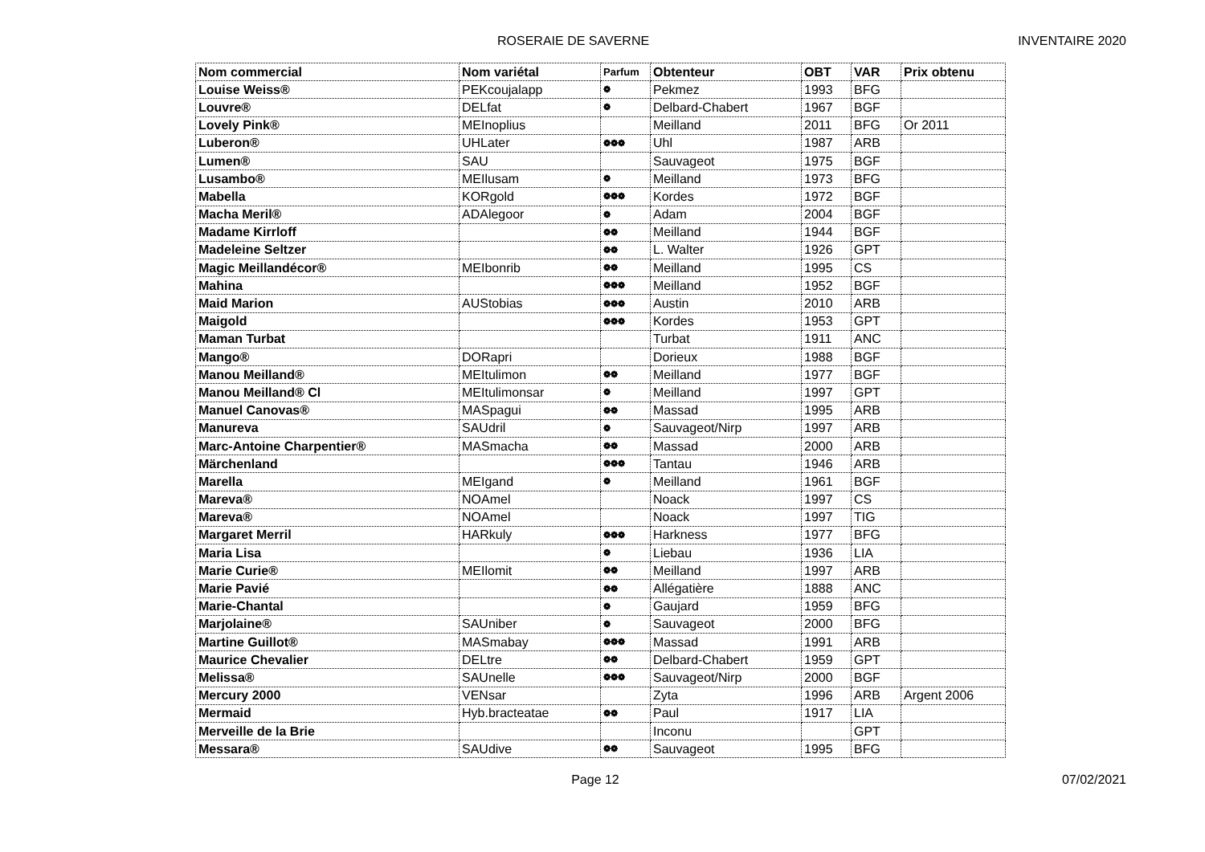ROSERAIE DE SAVERNE INVENTAIRE 2020
| Nom commercial | Nom variétal | Parfum | Obtenteur | OBT | VAR | Prix obtenu |
| --- | --- | --- | --- | --- | --- | --- |
| Louise Weiss® | PEKcoujalapp | ❁ | Pekmez | 1993 | BFG | |
| Louvre® | DELfat | ❁ | Delbard-Chabert | 1967 | BGF | |
| Lovely Pink® | MEInoplius | | Meilland | 2011 | BFG | Or 2011 |
| Luberon® | UHLater | ❁❁❁ | Uhl | 1987 | ARB | |
| Lumen® | SAU | | Sauvageot | 1975 | BGF | |
| Lusambo® | MEIlusam | ❁ | Meilland | 1973 | BFG | |
| Mabella | KORgold | ❁❁❁ | Kordes | 1972 | BGF | |
| Macha Meril® | ADAlegoor | ❁ | Adam | 2004 | BGF | |
| Madame Kirrloff | | ❁❁ | Meilland | 1944 | BGF | |
| Madeleine Seltzer | | ❁❁ | L. Walter | 1926 | GPT | |
| Magic Meillandécor® | MEIbonrib | ❁❁ | Meilland | 1995 | CS | |
| Mahina | | ❁❁❁ | Meilland | 1952 | BGF | |
| Maid Marion | AUStobias | ❁❁❁ | Austin | 2010 | ARB | |
| Maigold | | ❁❁❁ | Kordes | 1953 | GPT | |
| Maman Turbat | | | Turbat | 1911 | ANC | |
| Mango® | DORapri | | Dorieux | 1988 | BGF | |
| Manou Meilland® | MEItulimon | ❁❁ | Meilland | 1977 | BGF | |
| Manou Meilland® Cl | MEItulimonsar | ❁ | Meilland | 1997 | GPT | |
| Manuel Canovas® | MASpagui | ❁❁ | Massad | 1995 | ARB | |
| Manureva | SAUdril | ❁ | Sauvageot/Nirp | 1997 | ARB | |
| Marc-Antoine Charpentier® | MASmacha | ❁❁ | Massad | 2000 | ARB | |
| Märchenland | | ❁❁❁ | Tantau | 1946 | ARB | |
| Marella | MEIgand | ❁ | Meilland | 1961 | BGF | |
| Mareva® | NOAmel | | Noack | 1997 | CS | |
| Mareva® | NOAmel | | Noack | 1997 | TIG | |
| Margaret Merril | HARkuly | ❁❁❁ | Harkness | 1977 | BFG | |
| Maria Lisa | | ❁ | Liebau | 1936 | LIA | |
| Marie Curie® | MEIlomit | ❁❁ | Meilland | 1997 | ARB | |
| Marie Pavié | | ❁❁ | Allégatière | 1888 | ANC | |
| Marie-Chantal | | ❁ | Gaujard | 1959 | BFG | |
| Marjolaine® | SAUniber | ❁ | Sauvageot | 2000 | BFG | |
| Martine Guillot® | MASmabay | ❁❁❁ | Massad | 1991 | ARB | |
| Maurice Chevalier | DELtre | ❁❁ | Delbard-Chabert | 1959 | GPT | |
| Melissa® | SAUnelle | ❁❁❁ | Sauvageot/Nirp | 2000 | BGF | |
| Mercury 2000 | VENsar | | Zyta | 1996 | ARB | Argent 2006 |
| Mermaid | Hyb.bracteatae | ❁❁ | Paul | 1917 | LIA | |
| Merveille de la Brie | | | Inconu | | GPT | |
| Messara® | SAUdive | ❁❁ | Sauvageot | 1995 | BFG | |
Page 12 07/02/2021